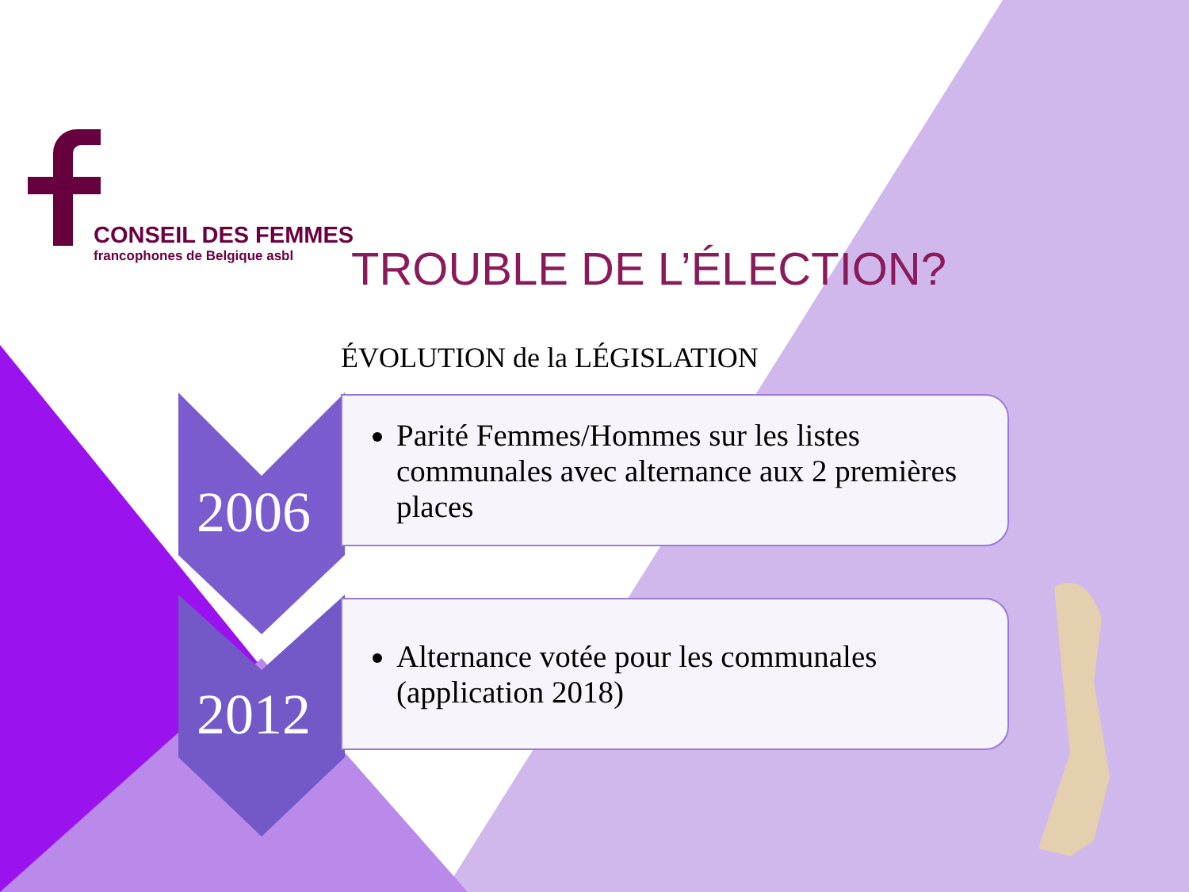CONSEIL DES FEMMES
francophones de Belgique asbl
TROUBLE DE L’ÉLECTION?
ÉVOLUTION de la LÉGISLATION
Parité Femmes/Hommes sur les listes communales avec alternance aux 2 premières places
2006
Alternance votée pour les communales (application 2018)
2012